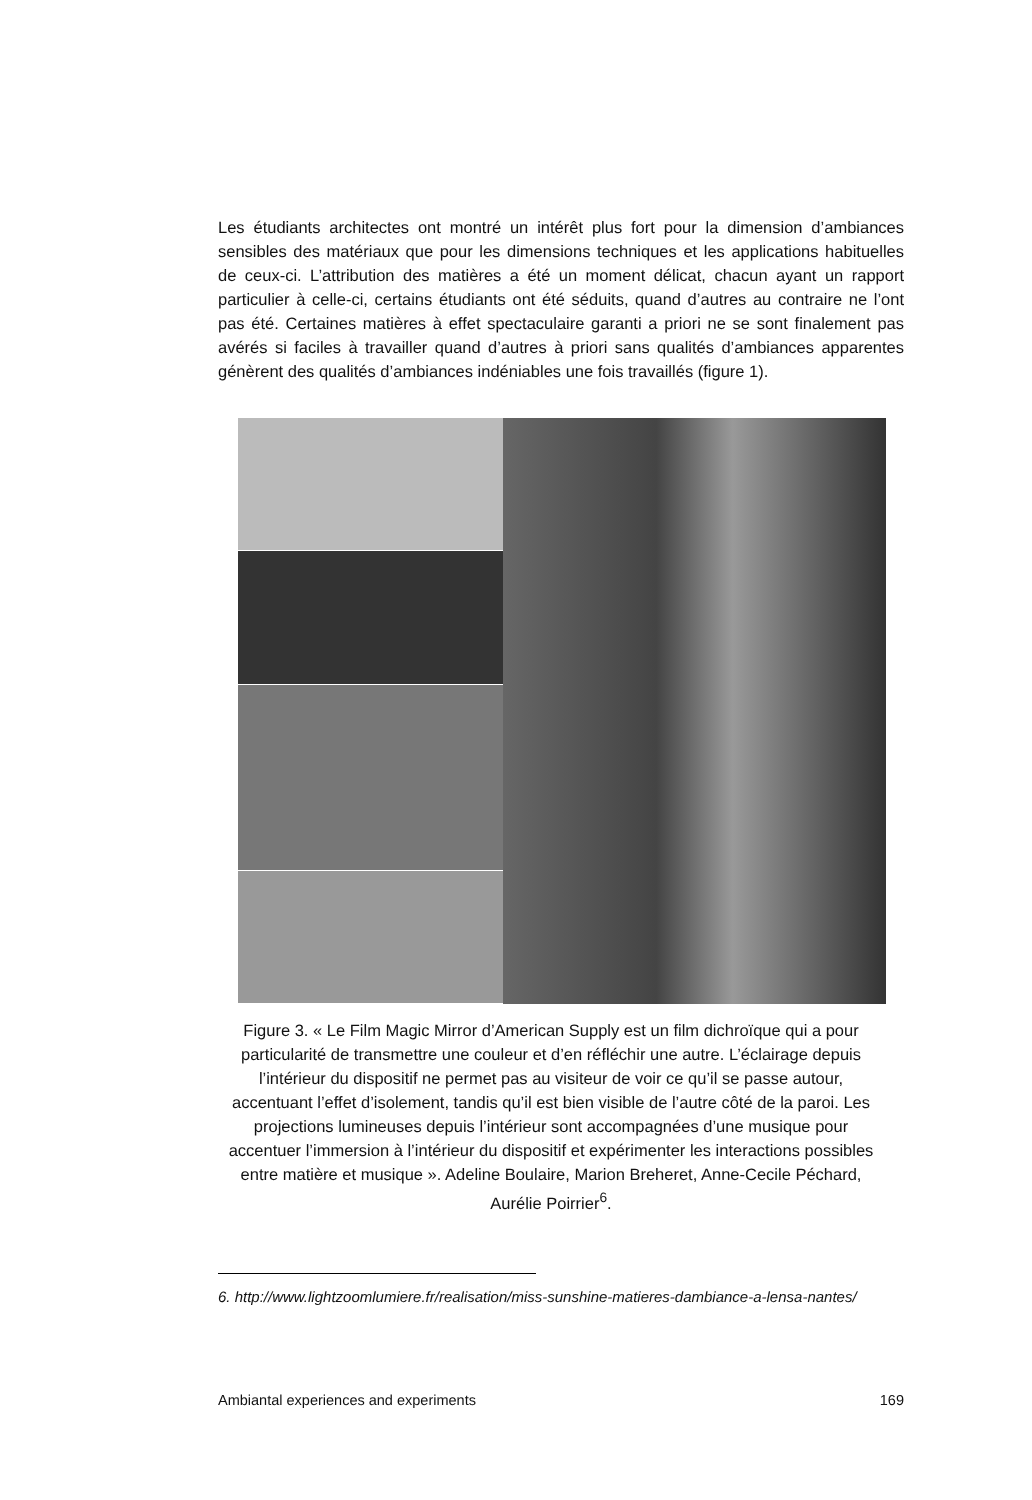Les étudiants architectes ont montré un intérêt plus fort pour la dimension d’ambiances sensibles des matériaux que pour les dimensions techniques et les applications habituelles de ceux-ci. L’attribution des matières a été un moment délicat, chacun ayant un rapport particulier à celle-ci, certains étudiants ont été séduits, quand d’autres au contraire ne l’ont pas été. Certaines matières à effet spectaculaire garanti a priori ne se sont finalement pas avérés si faciles à travailler quand d’autres à priori sans qualités d’ambiances apparentes génèrent des qualités d’ambiances indéniables une fois travaillés (figure 1).
Figure 3. « Le Film Magic Mirror d’American Supply est un film dichroïque qui a pour particularité de transmettre une couleur et d’en réfléchir une autre. L’éclairage depuis l’intérieur du dispositif ne permet pas au visiteur de voir ce qu’il se passe autour, accentuant l’effet d’isolement, tandis qu’il est bien visible de l’autre côté de la paroi. Les projections lumineuses depuis l’intérieur sont accompagnées d’une musique pour accentuer l’immersion à l’intérieur du dispositif et expérimenter les interactions possibles entre matière et musique ». Adeline Boulaire, Marion Breheret, Anne-Cecile Péchard, Aurélie Poirrier<sup>6</sup>.
6. http://www.lightzoomlumiere.fr/realisation/miss-sunshine-matieres-dambiance-a-lensa-nantes/
Ambiantal experiences and experiments 169